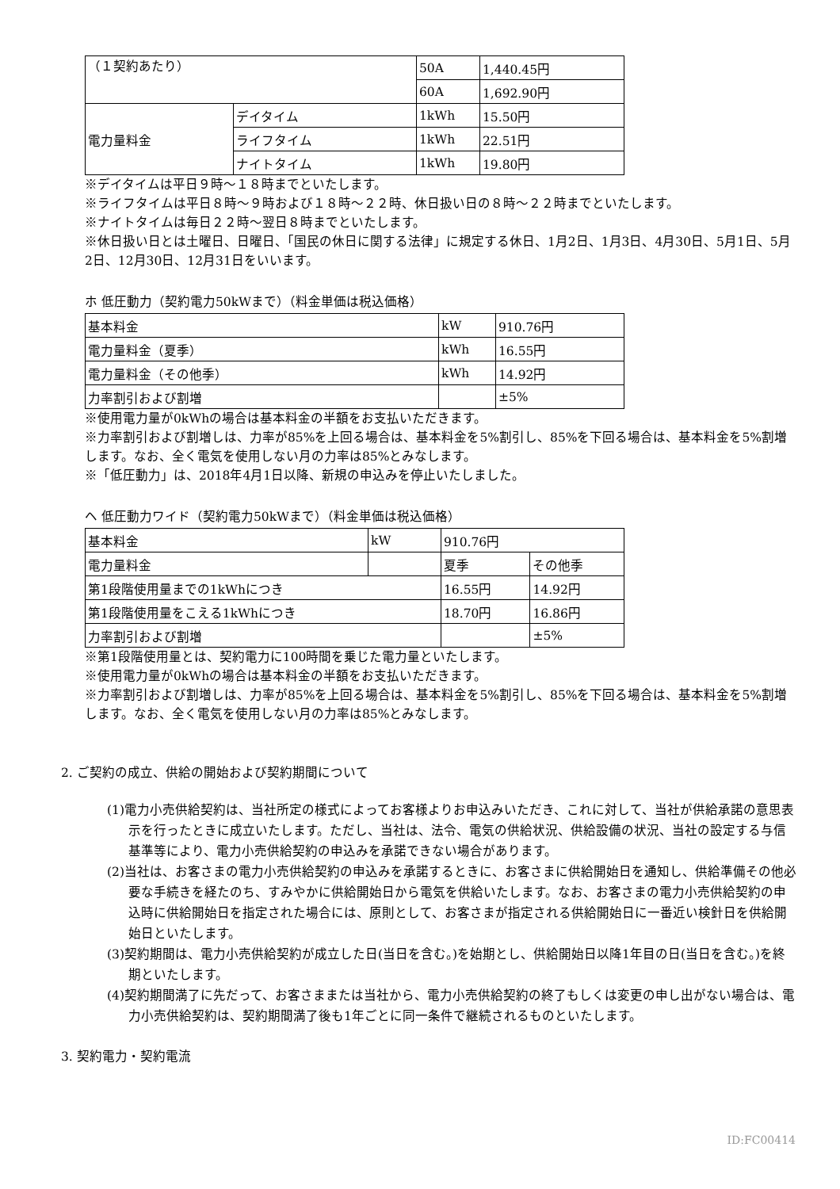| （１契約あたり） | | 50A | 1,440.45円 |
| | | 60A | 1,692.90円 |
| 電力量料金 | デイタイム | 1kWh | 15.50円 |
| | ライフタイム | 1kWh | 22.51円 |
| | ナイトタイム | 1kWh | 19.80円 |
※デイタイムは平日９時～１８時までといたします。
※ライフタイムは平日８時～９時および１８時～２２時、休日扱い日の８時～２２時までといたします。
※ナイトタイムは毎日２２時～翌日８時までといたします。
※休日扱い日とは土曜日、日曜日、「国民の休日に関する法律」に規定する休日、1月2日、1月3日、4月30日、5月1日、5月2日、12月30日、12月31日をいいます。
ホ 低圧動力（契約電力50kWまで）（料金単価は税込価格）
| 基本料金 | kW | 910.76円 |
| 電力量料金（夏季） | kWh | 16.55円 |
| 電力量料金（その他季） | kWh | 14.92円 |
| 力率割引および割増 | | ±5% |
※使用電力量が0kWhの場合は基本料金の半額をお支払いただきます。
※力率割引および割増しは、力率が85%を上回る場合は、基本料金を5%割引し、85%を下回る場合は、基本料金を5%割増します。なお、全く電気を使用しない月の力率は85%とみなします。
※「低圧動力」は、2018年4月1日以降、新規の申込みを停止いたしました。
ヘ 低圧動力ワイド（契約電力50kWまで）（料金単価は税込価格）
| 基本料金 | kW | 910.76円 | |
| 電力量料金 | | 夏季 | その他季 |
| 第1段階使用量までの1kWhにつき | | 16.55円 | 14.92円 |
| 第1段階使用量をこえる1kWhにつき | | 18.70円 | 16.86円 |
| 力率割引および割増 | | | ±5% |
※第1段階使用量とは、契約電力に100時間を乗じた電力量といたします。
※使用電力量が0kWhの場合は基本料金の半額をお支払いただきます。
※力率割引および割増しは、力率が85%を上回る場合は、基本料金を5%割引し、85%を下回る場合は、基本料金を5%割増します。なお、全く電気を使用しない月の力率は85%とみなします。
2. ご契約の成立、供給の開始および契約期間について
(1)電力小売供給契約は、当社所定の様式によってお客様よりお申込みいただき、これに対して、当社が供給承諾の意思表示を行ったときに成立いたします。ただし、当社は、法令、電気の供給状況、供給設備の状況、当社の設定する与信基準等により、電力小売供給契約の申込みを承諾できない場合があります。
(2)当社は、お客さまの電力小売供給契約の申込みを承諾するときに、お客さまに供給開始日を通知し、供給準備その他必要な手続きを経たのち、すみやかに供給開始日から電気を供給いたします。なお、お客さまの電力小売供給契約の申込時に供給開始日を指定された場合には、原則として、お客さまが指定される供給開始日に一番近い検針日を供給開始日といたします。
(3)契約期間は、電力小売供給契約が成立した日(当日を含む。)を始期とし、供給開始日以降1年目の日(当日を含む。)を終期といたします。
(4)契約期間満了に先だって、お客さままたは当社から、電力小売供給契約の終了もしくは変更の申し出がない場合は、電力小売供給契約は、契約期間満了後も1年ごとに同一条件で継続されるものといたします。
3. 契約電力・契約電流
ID:FC00414